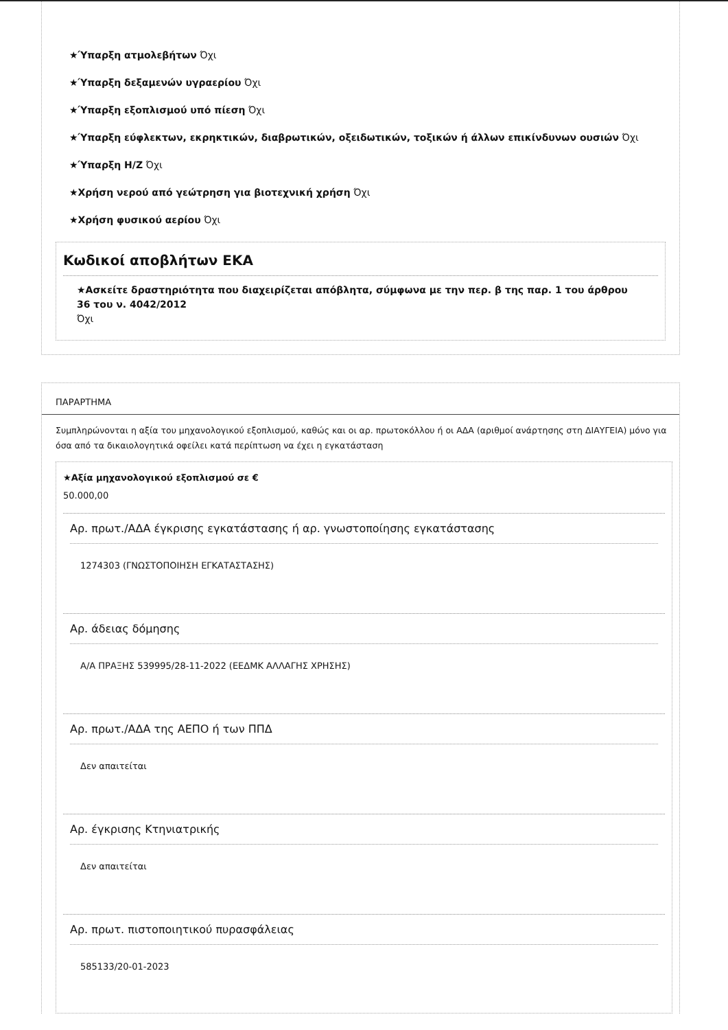★Ύπαρξη ατμολεβήτων Όχι
★Ύπαρξη δεξαμενών υγραερίου Όχι
★Ύπαρξη εξοπλισμού υπό πίεση Όχι
★Ύπαρξη εύφλεκτων, εκρηκτικών, διαβρωτικών, οξειδωτικών, τοξικών ή άλλων επικίνδυνων ουσιών Όχι
★Ύπαρξη Η/Ζ Όχι
★Χρήση νερού από γεώτρηση για βιοτεχνική χρήση Όχι
★Χρήση φυσικού αερίου Όχι
Κωδικοί αποβλήτων ΕΚΑ
★Ασκείτε δραστηριότητα που διαχειρίζεται απόβλητα, σύμφωνα με την περ. β της παρ. 1 του άρθρου 36 του ν. 4042/2012
Όχι
ΠΑΡΑΡΤΗΜΑ
Συμπληρώνονται η αξία του μηχανολογικού εξοπλισμού, καθώς και οι αρ. πρωτοκόλλου ή οι ΑΔΑ (αριθμοί ανάρτησης στη ΔΙΑΥΓΕΙΑ) μόνο για όσα από τα δικαιολογητικά οφείλει κατά περίπτωση να έχει η εγκατάσταση
★Αξία μηχανολογικού εξοπλισμού σε €
50.000,00
Αρ. πρωτ./ΑΔΑ έγκρισης εγκατάστασης ή αρ. γνωστοποίησης εγκατάστασης
1274303 (ΓΝΩΣΤΟΠΟΙΗΣΗ ΕΓΚΑΤΑΣΤΑΣΗΣ)
Αρ. άδειας δόμησης
Α/Α ΠΡΑΞΗΣ 539995/28-11-2022 (ΕΕΔΜΚ ΑΛΛΑΓΗΣ ΧΡΗΣΗΣ)
Αρ. πρωτ./ΑΔΑ της ΑΕΠΟ ή των ΠΠΔ
Δεν απαιτείται
Αρ. έγκρισης Κτηνιατρικής
Δεν απαιτείται
Αρ. πρωτ. πιστοποιητικού πυρασφάλειας
585133/20-01-2023